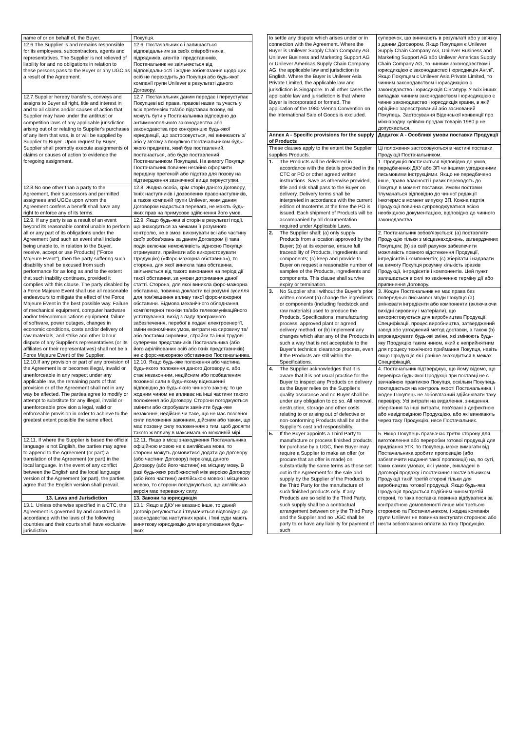| name of or on behalf of, the Buyer. | Покупця. |
| 12.6.The Supplier is and remains responsible for its employees, subcontractors, agents and representatives. The Supplier is not relieved of liability for and no obligations in relation to these persons pass to the Buyer or any UGC as a result of the Agreement. | 12.6. Постачальник є і залишається відповідальним за своїх співробітників, підрядників, агентів і представників. Постачальник не звільняється від відповідальності і жодне зобов'язання щодо цих осіб не переходить до Покупця або будь-якої компанії групи Unilever в результаті даного Договору. |
| 12.7.Supplier hereby transfers, conveys and assigns to Buyer all right, title and interest in and to all claims and/or causes of action that Supplier may have under the antitrust or competition laws of any applicable jurisdiction arising out of or relating to Supplier's purchases of any item that was, is or will be supplied by Supplier to Buyer. Upon request by Buyer, Supplier shall promptly execute assignments of claims or causes of action to evidence the foregoing assignment. | 12.7. Постачальник даним передає і переуступає Покупцеві всі права, правові назви та участь у всіх претензіях та/або підставах позову, які можуть бути у Постачальника відповідно до антимонопольного законодавства або законодавства про конкуренцію будь-якої юрисдикції, що застосовується, які виникають з/або у зв'язку з покупкою Постачальником будь-якого предмета, який був поставлений, постачається, або буде поставлений Постачальником Покупцеві. На вимогу Покупця Постачальник повинен негайно оформити передачу претензій або підстав для позову на підтвердження зазначеної вище переуступки. |
| 12.8.No one other than a party to the Agreement, their successors and permitted assignees and UGCs upon whom the Agreement confers a benefit shall have any right to enforce any of its terms. | 12.8. Жодна особа, крім сторін даного Договору, їхніх наступників і дозволених правонаступників, а також компаній групи Unilever, яким даним Договором надається перевага, не мають будь-яких прав на примусове здійснення його умов. |
| 12.9. If any party is as a result of an event beyond its reasonable control unable to perform all or any part of its obligations under the Agreement (and such an event shall include being unable to, in relation to the Buyer, receive, accept or use Products) ("Force Majeure Event"), then the party suffering such disability shall be excused from such performance for as long as and to the extent that such inability continues, provided it complies with this clause. The party disabled by a Force Majeure Event shall use all reasonable endeavours to mitigate the effect of the Force Majeure Event in the best possible way. Failure of mechanical equipment, computer hardware and/or telecommunications equipment, failure of software, power outages, changes in economic conditions, costs and/or delivery of raw materials, and strike and other labour dispute of any Supplier's representatives (or its affiliates or their representatives) shall not be a Force Majeure Event of the Supplier. | 12.9. Якщо будь-яка зі сторін в результаті події, що знаходиться за межами її розумного контролю, не в змозі виконувати всі або частину своїх зобов'язань за даним Договором (і така подія включає неможливість відносно Покупця отримувати, приймати або використовувати Продукцію) («Форс-мажорна обставина»), то сторона, для якої виникла така обставина, звільняється від такого виконання на період дії такої обставини, за умови дотримання даної статті. Сторона, для якої виникла форс-мажорна обставина, повинна докласти всі розумні зусилля для пом'якшення впливу такої форс-мажорної обставини. Відмова механічного обладнання, комп'ютерної техніки та/або телекомунікаційного устаткування, вихід з ладу програмного забезпечення, перебої в подачі електроенергії, зміни економічних умов, витрати на сировину та/або поставки сировини, страйки та інші трудові суперечки представників Постачальника (або його афілійованих осіб або їхніх представників) не є форс-мажорною обставиною Постачальника. |
| 12.10.If any provision or part of any provision of the Agreement is or becomes illegal, invalid or unenforceable in any respect under any applicable law, the remaining parts of that provision or of the Agreement shall not in any way be affected. The parties agree to modify or attempt to substitute for any illegal, invalid or unenforceable provision a legal, valid or enforceable provision in order to achieve to the greatest extent possible the same effect. | 12.10. Якщо будь-яке положення або частина будь-якого положення даного Договору є, або стає незаконним, недійсним або позбавленим позовної сили в будь-якому відношенні відповідно до будь-якого чинного закону, то це жодним чином не впливає на інші частини такого положення або Договору. Сторони погоджуються змінити або спробувати замінити будь-яке незаконне, недійсне чи таке, що не має позовної сили положення законним, дійсним або таким, що має позовну силу положенням з тим, щоб досягти такого ж впливу в максимально можливій мірі. |
| 12.11. If where the Supplier is based the official language is not English, the parties may agree to append to the Agreement (or part) a translation of the Agreement (or part) in the local language. In the event of any conflict between the English and the local language version of the Agreement (or part), the parties agree that the English version shall prevail. | 12.11. Якщо в місці знаходження Постачальника офіційною мовою не є англійська мова, то сторони можуть домовитися додати до Договору (або частини Договору) переклад даного Договору (або його частини) на місцеву мову. В разі будь-яких розбіжностей між версією Договору (або його частини) англійською мовою і місцевою мовою, то сторони погоджуються, що англійська версія має переважну силу. |
| 13. Laws and Jurisdiction | 13. Закони та юрисдикція |
| 13.1. Unless otherwise specified in a CTC, the Agreement is governed by and construed in accordance with the laws of the following countries and their courts shall have exclusive jurisdiction | 13.1. Якщо в ДКУ не вказано інше, то даний Договір регулюється і тлумачиться відповідно до законодавства наступних країн, і їхні суди мають виняткову юрисдикцію для врегулювання будь-яких |
| to settle any dispute which arises under or in connection with the Agreement. Where the Buyer is Unilever Supply Chain Company AG, Unilever Business and Marketing Support AG or Unilever Americas Supply Chain Company AG, the applicable law and jurisdiction is English. Where the Buyer is Unilever Asia Private Limited, the applicable law and jurisdiction is Singapore. In all other cases the applicable law and jurisdiction is that where Buyer is incorporated or formed. The application of the 1980 Vienna Convention on the International Sale of Goods is excluded. | | суперечок, що виникають в результаті або у зв'язку з даним Договором. Якщо Покупцем є Unilever Supply Chain Company AG, Unilever Business and Marketing Support AG або Unilever Americas Supply Chain Company AG, то чинним законодавством і юрисдикцією є законодавство і юрисдикція Англії. Якщо Покупцем є Unilever Asia Private Limited, то чинним законодавством і юрисдикцією є законодавство і юрисдикція Сінгапуру. У всіх інших випадках чинним законодавством і юрисдикцією є чинне законодавство і юрисдикція країни, в якій офіційно зареєстрований або заснований Покупець. Застосування Віденської конвенції про міжнародну купівлю-продаж товарів 1980 р не допускається. |
| Annex A - Specific provisions for the supply of Products | | Додаток А - Особливі умови поставки Продукції |
| These clauses apply to the extent the Supplier supplies Products. | | Ці положення застосовуються в частині поставки Продукції Постачальником. |
| 1. | The Products will be delivered in accordance with the details provided in the CTC or PO or other agreed written instructions. Save as otherwise provided, title and risk shall pass to the Buyer on delivery. Delivery terms shall be interpreted in accordance with the current edition of Incoterms at the time the PO is issued. Each shipment of Products will be accompanied by all documentation required under Applicable Laws. | 1. Продукція постачається відповідно до умов, передбачених ДКУ або ЗП чи іншими узгодженими письмовими інструкціями. Якщо не передбачено інше, право власності і ризик переходять до Покупця в момент поставки. Умови поставки тлумачаться відповідно до чинної редакції Інкотермс в момент випуску ЗП. Кожна партія Продукції повинна супроводжуватися всією необхідною документацією, відповідно до чинного законодавства. |
| 2. | The Supplier shall: (a) only supply Products from a location approved by the Buyer; (b) at its expense, ensure full traceability of Products, ingredients and components; (c) keep and provide to Buyer on request a reasonable number of samples of the Products, ingredients and components. This clause shall survive expiry or termination. | 2. Постачальник зобов'язується: (а) поставляти Продукцію тільки з місцезнаходжень, затверджених Покупцем; (b) за свій рахунок забезпечити можливість повного відстеження Продукції, інгредієнтів і компонентів; (c) зберігати і надавати на вимогу Покупця розумну кількість зразків Продукції, інгредієнтів і компонентів. Цей пункт залишається в силі по закінченню терміну дії або припинення Договору. |
| 3. | No Supplier shall without the Buyer's prior written consent (a) change the ingredients or components (including feedstock and raw materials) used to produce the Products, Specifications, manufacturing process, approved plant or agreed delivery method, or (b) implement any changes which alter any of the Products in such a way that is not acceptable to the Buyer's technical clearance process, even if the Products are still within the Specifications. | 3. Жоден Постачальник не має права без попередньої письмової згоди Покупця (а) змінювати інгредієнти або компоненти (включаючи вихідні сировину і матеріали), що використовуються для виробництва Продукції, Специфікації, процес виробництва, затверджений завод або узгоджений метод доставки, а також (b) впроваджувати будь-які зміни, які змінюють будь-яку Продукцію таким чином, який є неприйнятним для процесу технічного приймання Покупця, навіть якщо Продукція як і раніше знаходиться в межах Специфікацій. |
| 4. | The Supplier acknowledges that it is aware that it is not usual practice for the Buyer to inspect any Products on delivery as the Buyer relies on the Supplier's quality assurance and no Buyer shall be under any obligation to do so. All removal, destruction, storage and other costs relating to or arising out of defective or non-conforming Products shall be at the Supplier's cost and responsibility. | 4. Постачальник підтверджує, що йому відомо, що перевірка будь-якої Продукції при поставці не є звичайною практикою Покупця, оскільки Покупець покладається на контроль якості Постачальника, і жоден Покупець не зобов'язаний здійснювати таку перевірку. Усі витрати на видалення, знищення, зберігання та інші витрати, пов'язані з дефектною або невідповідною Продукцією, або які виникають через таку Продукцію, несе Постачальник. |
| 5. | If the Buyer appoints a Third Party to manufacture or process finished products for purchase by a UGC, then Buyer may require a Supplier to make an offer (or procure that an offer is made) on substantially the same terms as those set out in the Agreement for the sale and supply by the Supplier of the Products to the Third Party for the manufacture of such finished products only. If any Products are so sold to the Third Party, such supply shall be a contractual arrangement between only the Third Party and the Supplier and no UGC shall be party to or have any liability for payment of such | 5. Якщо Покупець призначає третю сторону для виготовлення або переробки готової продукції для придбання УГК, то Покупець може вимагати від Постачальника зробити пропозицію (або забезпечити надання такої пропозиції) на, по суті, таких самих умовах, як і умови, викладені в Договорі продажу і постачання Постачальником Продукції такій третій стороні тільки для виробництва готової продукції. Якщо будь-яка Продукція продається подібним чином третій стороні, то така поставка повинна відбуватися за контрактною домовленості лише між третьою стороною та Постачальником, і жодна компанія групи Unilever не повинна виступати стороною або нести зобов'язання оплати за таку Продукцію. |